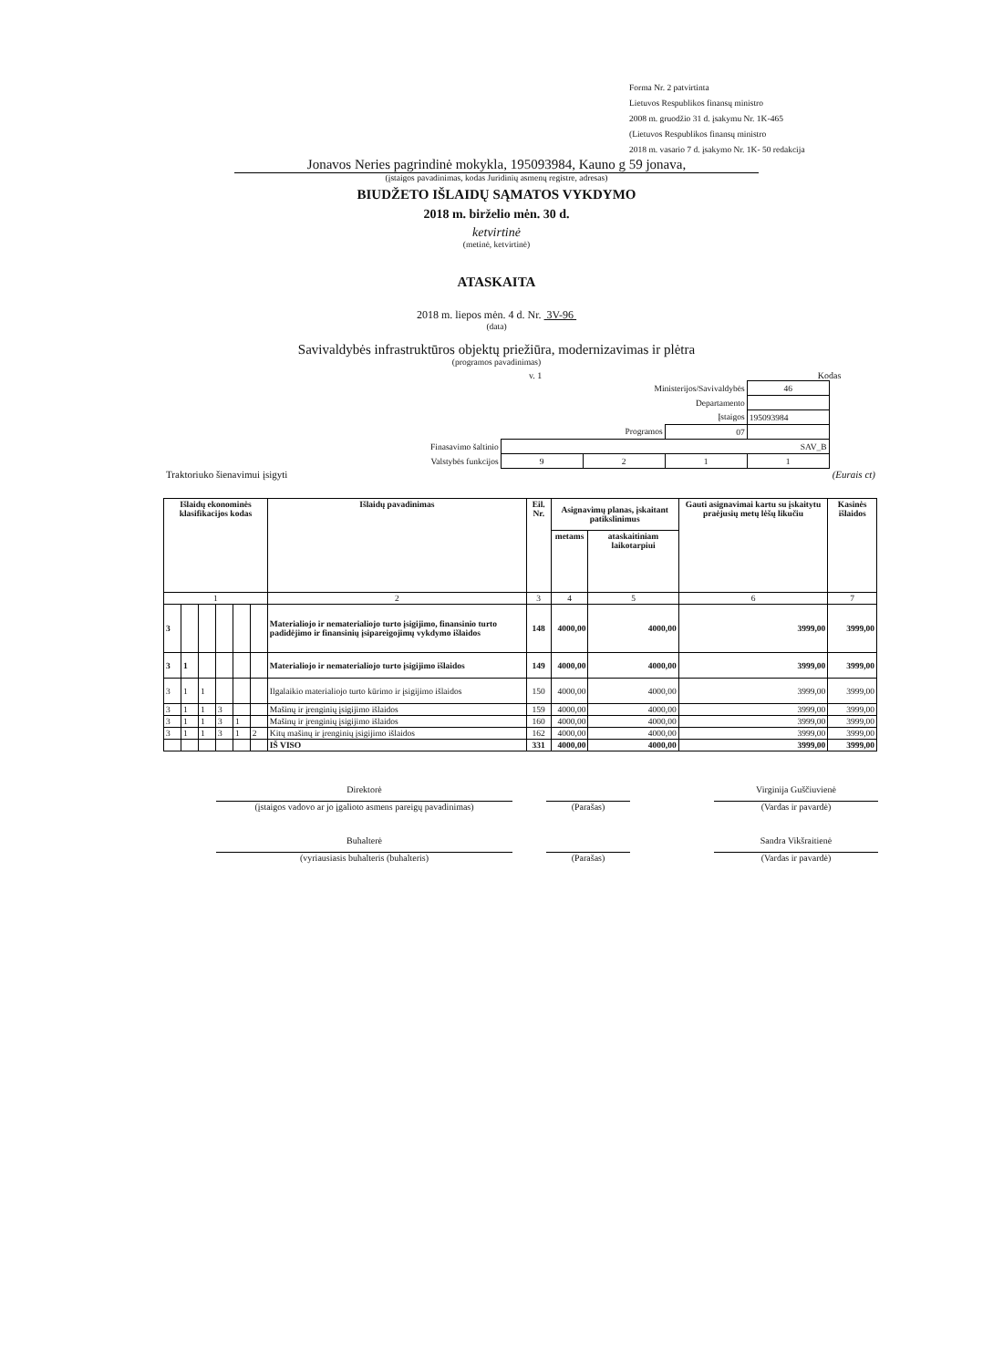Forma Nr. 2 patvirtinta
Lietuvos Respublikos finansų ministro
2008 m. gruodžio 31 d. įsakymu Nr. 1K-465
(Lietuvos Respublikos finansų ministro
2018 m. vasario 7 d. įsakymo Nr. 1K- 50 redakcija
Jonavos Neries pagrindinė mokykla, 195093984, Kauno g 59 jonava,
(įstaigos pavadinimas, kodas Juridinių asmenų registre, adresas)
BIUDŽETO IŠLAIDŲ SĄMATOS VYKDYMO
2018 m. birželio mėn. 30 d.
ketvirtinė
(metinė, ketvirtinė)
ATASKAITA
2018 m. liepos mėn. 4 d. Nr. 3V-96
(data)
Savivaldybės infrastruktūros objektų priežiūra, modernizavimas ir plėtra
(programos pavadinimas)
v. 1 Kodas
| Ministerijos/Savivaldybės | | | | 46 |
| Departamento | | | | |
| Įstaigos | | | | 195093984 |
| Programos | | | 07 | |
| Finasavimo šaltinio | SAV_B | | | |
| Valstybės funkcijos | 9 | 2 | 1 | 1 |
Traktoriuko šienavimui įsigyti (Eurais ct)
| Išlaidų ekonominės klasifikacijos kodas | | | | | | Išlaidų pavadinimas | Eil. Nr. | Asignavimų planas, įskaitant patikslinimus | | Gauti asignavimai kartu su įskaitytu praėjusių metų lėšų likučiu | Kasinės išlaidos |
| --- | --- | --- | --- | --- | --- | --- | --- | --- | --- | --- | --- |
| | | | | | | | | metams | ataskaitiniam laikotarpiui | | |
| 1 | | | | | | 2 | 3 | 4 | 5 | 6 | 7 |
| 3 | | | | | | Materialiojo ir nematerialiojo turto įsigijimo, finansinio turto padidėjimo ir finansinių įsipareigojimų vykdymo išlaidos | 148 | 4000,00 | 4000,00 | 3999,00 | 3999,00 |
| 3 | 1 | | | | | Materialiojo ir nematerialiojo turto įsigijimo išlaidos | 149 | 4000,00 | 4000,00 | 3999,00 | 3999,00 |
| 3 | 1 | 1 | | | | Ilgalaikio materialiojo turto kūrimo ir įsigijimo išlaidos | 150 | 4000,00 | 4000,00 | 3999,00 | 3999,00 |
| 3 | 1 | 1 | 3 | | | Mašinų ir įrenginių įsigijimo išlaidos | 159 | 4000,00 | 4000,00 | 3999,00 | 3999,00 |
| 3 | 1 | 1 | 3 | 1 | | Mašinų ir įrenginių įsigijimo išlaidos | 160 | 4000,00 | 4000,00 | 3999,00 | 3999,00 |
| 3 | 1 | 1 | 3 | 1 | 2 | Kitų mašinų ir įrenginių įsigijimo išlaidos | 162 | 4000,00 | 4000,00 | 3999,00 | 3999,00 |
| | | | | | | IŠ VISO | 331 | 4000,00 | 4000,00 | 3999,00 | 3999,00 |
Direktorė
(įstaigos vadovo ar jo įgalioto asmens pareigų pavadinimas)
(Parašas)
Virginija Guščiuvienė
(Vardas ir pavardė)
Buhalterė
(vyriausiasis buhalteris (buhalteris)
(Parašas)
Sandra Vikšraitienė
(Vardas ir pavardė)